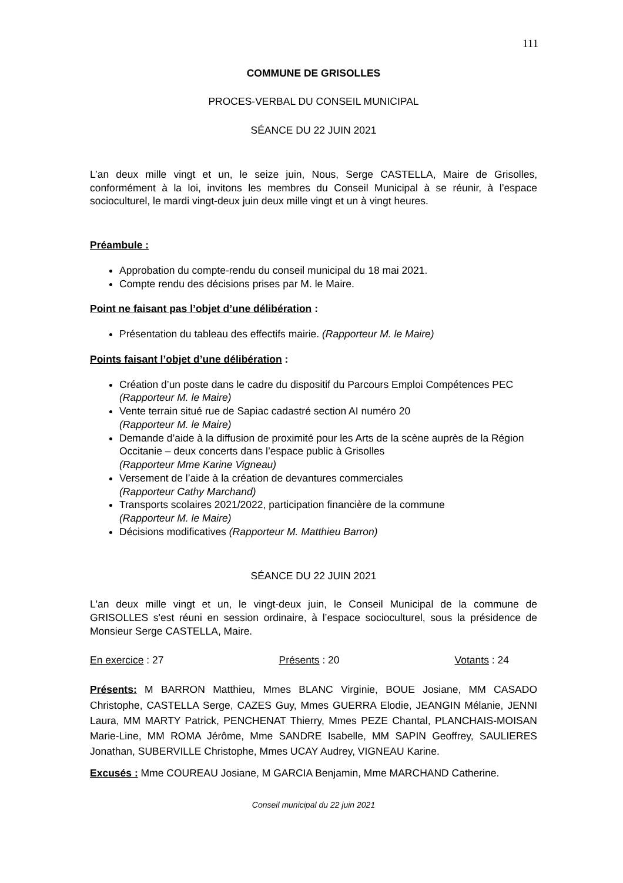111
COMMUNE DE GRISOLLES
PROCES-VERBAL DU CONSEIL MUNICIPAL
SÉANCE DU 22 JUIN 2021
L’an deux mille vingt et un, le seize juin, Nous, Serge CASTELLA, Maire de Grisolles, conformément à la loi, invitons les membres du Conseil Municipal à se réunir, à l’espace socioculturel, le mardi vingt-deux juin deux mille vingt et un à vingt heures.
Préambule :
Approbation du compte-rendu du conseil municipal du 18 mai 2021.
Compte rendu des décisions prises par M. le Maire.
Point ne faisant pas l’objet d’une délibération :
Présentation du tableau des effectifs mairie. (Rapporteur M. le Maire)
Points faisant l’objet d’une délibération :
Création d’un poste dans le cadre du dispositif du Parcours Emploi Compétences PEC (Rapporteur M. le Maire)
Vente terrain situé rue de Sapiac cadastré section AI numéro 20
(Rapporteur M. le Maire)
Demande d’aide à la diffusion de proximité pour les Arts de la scène auprès de la Région Occitanie – deux concerts dans l’espace public à Grisolles
(Rapporteur Mme Karine Vigneau)
Versement de l’aide à la création de devantures commerciales
(Rapporteur Cathy Marchand)
Transports scolaires 2021/2022, participation financière de la commune
(Rapporteur M. le Maire)
Décisions modificatives (Rapporteur M. Matthieu Barron)
SÉANCE DU 22 JUIN 2021
L'an deux mille vingt et un, le vingt-deux juin, le Conseil Municipal de la commune de GRISOLLES s'est réuni en session ordinaire, à l’espace socioculturel, sous la présidence de Monsieur Serge CASTELLA, Maire.
En exercice : 27 Présents : 20 Votants : 24
Présents: M BARRON Matthieu, Mmes BLANC Virginie, BOUE Josiane, MM CASADO Christophe, CASTELLA Serge, CAZES Guy, Mmes GUERRA Elodie, JEANGIN Mélanie, JENNI Laura, MM MARTY Patrick, PENCHENAT Thierry, Mmes PEZE Chantal, PLANCHAIS-MOISAN Marie-Line, MM ROMA Jérôme, Mme SANDRE Isabelle, MM SAPIN Geoffrey, SAULIERES Jonathan, SUBERVILLE Christophe, Mmes UCAY Audrey, VIGNEAU Karine.
Excusés : Mme COUREAU Josiane, M GARCIA Benjamin, Mme MARCHAND Catherine.
Conseil municipal du 22 juin 2021